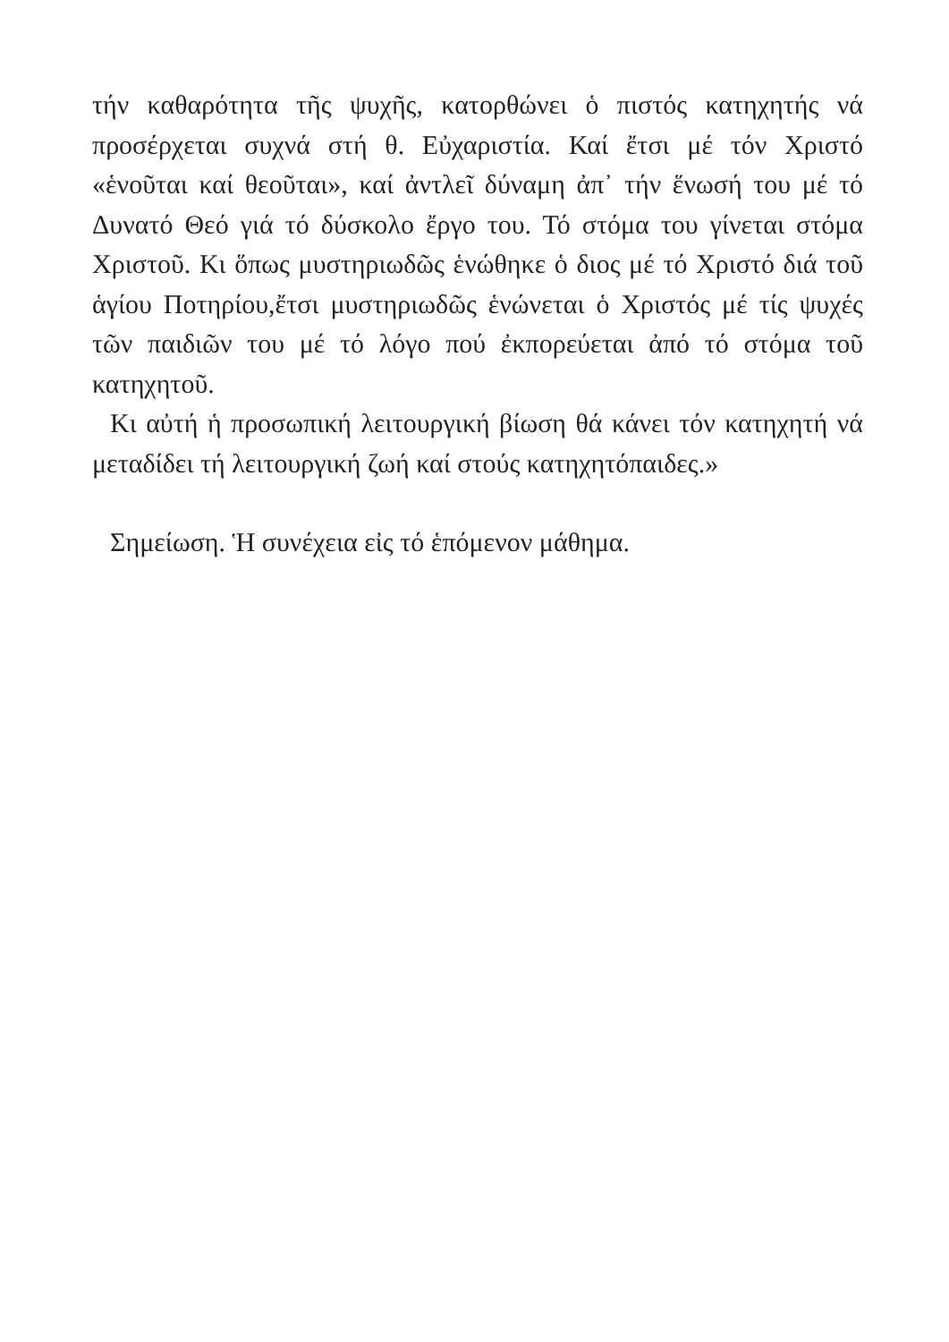τήν καθαρότητα τῆς ψυχῆς, κατορθώνει ὁ πιστός κατηχητής νά προσέρχεται συχνά στή θ. Εὐχαριστία. Καί ἔτσι μέ τόν Χριστό «ἑνοῦται καί θεοῦται», καί ἀντλεῖ δύναμη ἀπ᾽ τήν ἕνωσή του μέ τό Δυνατό Θεό γιά τό δύσκολο ἔργο του. Τό στόμα του γίνεται στόμα Χριστοῦ. Κι ὅπως μυστηριωδῶς ἑνώθηκε ὁ διος μέ τό Χριστό διά τοῦ ἁγίου Ποτηρίου,ἔτσι μυστηριωδῶς ἑνώνεται ὁ Χριστός μέ τίς ψυχές τῶν παιδιῶν του μέ τό λόγο πού ἐκπορεύεται ἀπό τό στόμα τοῦ κατηχητοῦ.
Κι αὐτή ἡ προσωπική λειτουργική βίωση θά κάνει τόν κατηχητή νά μεταδίδει τή λειτουργική ζωή καί στούς κατηχητόπαιδες.»
Σημείωση. Ἡ συνέχεια εἰς τό ἑπόμενον μάθημα.